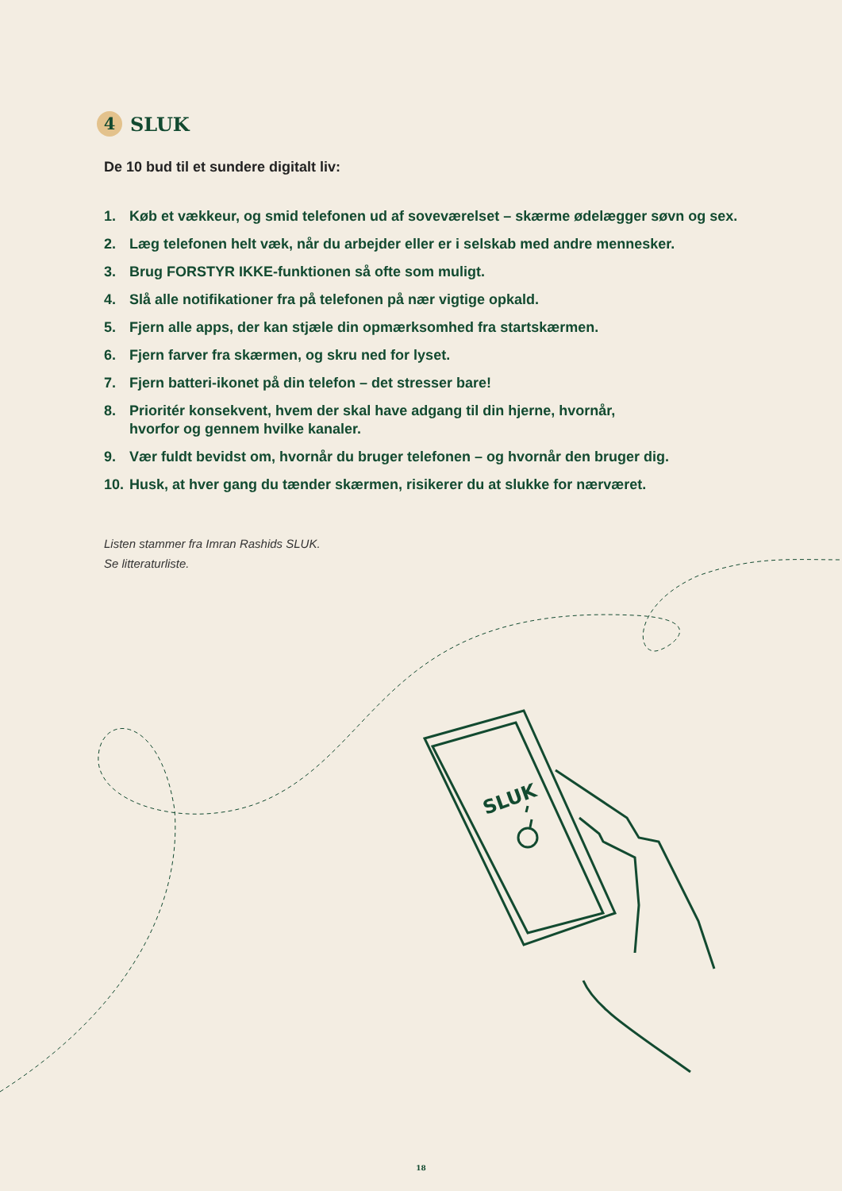SLUK
4 SLUK
De 10 bud til et sundere digitalt liv:
1. Køb et vækkeur, og smid telefonen ud af soveværelset – skærme ødelægger søvn og sex.
2. Læg telefonen helt væk, når du arbejder eller er i selskab med andre mennesker.
3. Brug FORSTYR IKKE-funktionen så ofte som muligt.
4. Slå alle notifikationer fra på telefonen på nær vigtige opkald.
5. Fjern alle apps, der kan stjæle din opmærksomhed fra startskærmen.
6. Fjern farver fra skærmen, og skru ned for lyset.
7. Fjern batteri-ikonet på din telefon – det stresser bare!
8. Prioritér konsekvent, hvem der skal have adgang til din hjerne, hvornår,
hvorfor og gennem hvilke kanaler.
9. Vær fuldt bevidst om, hvornår du bruger telefonen – og hvornår den bruger dig.
10. Husk, at hver gang du tænder skærmen, risikerer du at slukke for nærværet.
Listen stammer fra Imran Rashids SLUK.
Se litteraturliste.
18